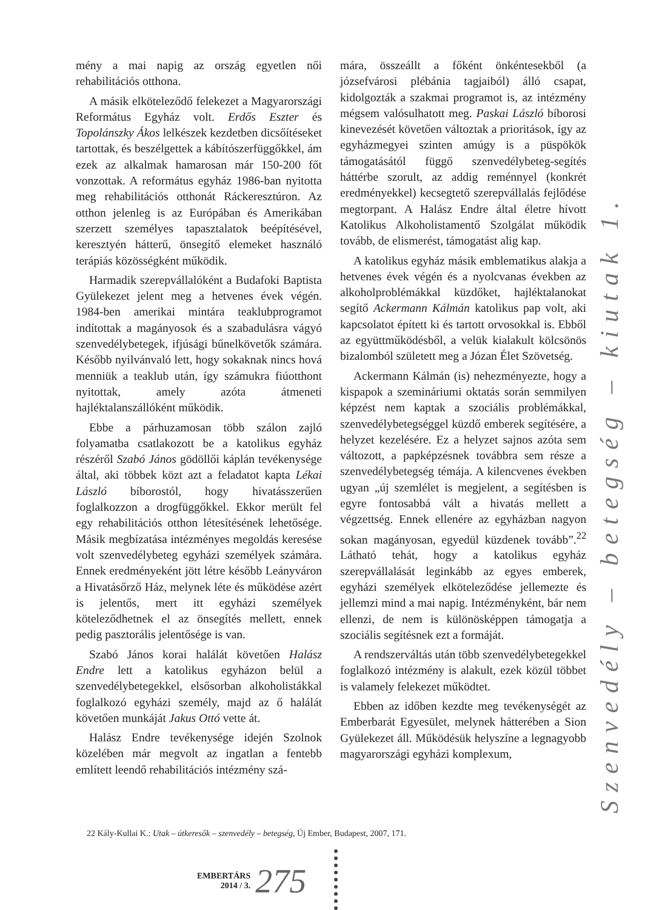mény a mai napig az ország egyetlen női rehabilitációs otthona.
A másik elköteleződő felekezet a Magyarországi Református Egyház volt. Erdős Eszter és Topolánszky Ákos lelkészek kezdetben dicsőítéseket tartottak, és beszélgettek a kábítószerfüggőkkel, ám ezek az alkalmak hamarosan már 150-200 főt vonzottak. A református egyház 1986-ban nyitotta meg rehabilitációs otthonát Ráckeresztúron. Az otthon jelenleg is az Európában és Amerikában szerzett személyes tapasztalatok beépítésével, keresztyén hátterű, önsegítő elemeket használó terápiás közösségként működik.
Harmadik szerepvállalóként a Budafoki Baptista Gyülekezet jelent meg a hetvenes évek végén. 1984-ben amerikai mintára teaklubprogramot indítottak a magányosok és a szabadulásra vágyó szenvedélybetegek, ifjúsági bűnelkövetők számára. Később nyilvánvaló lett, hogy sokaknak nincs hová menniük a teaklub után, így számukra fiúotthont nyitottak, amely azóta átmeneti hajléktalanszállóként működik.
Ebbe a párhuzamosan több szálon zajló folyamatba csatlakozott be a katolikus egyház részéről Szabó János gödöllői káplán tevékenysége által, aki többek közt azt a feladatot kapta Lékai László bíborostól, hogy hivatásszerűen foglalkozzon a drogfüggőkkel. Ekkor merült fel egy rehabilitációs otthon létesítésének lehetősége. Másik megbízatása intézményes megoldás keresése volt szenvedélybeteg egyházi személyek számára. Ennek eredményeként jött létre később Leányváron a Hivatásőrző Ház, melynek léte és működése azért is jelentős, mert itt egyházi személyek köteleződhetnek el az önsegítés mellett, ennek pedig pasztorális jelentősége is van.
Szabó János korai halálát követően Halász Endre lett a katolikus egyházon belül a szenvedélybetegekkel, elsősorban alkoholistákkal foglalkozó egyházi személy, majd az ő halálát követően munkáját Jakus Ottó vette át.
Halász Endre tevékenysége idején Szolnok közelében már megvolt az ingatlan a fentebb említett leendő rehabilitációs intézmény szá-
mára, összeállt a főként önkéntesekből (a józsefvárosi plébánia tagjaiból) álló csapat, kidolgozták a szakmai programot is, az intézmény mégsem valósulhatott meg. Paskai László bíborosi kinevezését követően változtak a prioritások, így az egyházmegyei szinten amúgy is a püspökök támogatásától függő szenvedélybeteg-segítés háttérbe szorult, az addig reménnyel (konkrét eredményekkel) kecsegtető szerepvállalás fejlődése megtorpant. A Halász Endre által életre hívott Katolikus Alkoholistamentő Szolgálat működik tovább, de elismerést, támogatást alig kap.
A katolikus egyház másik emblematikus alakja a hetvenes évek végén és a nyolcvanas években az alkoholproblémákkal küzdőket, hajléktalanokat segítő Ackermann Kálmán katolikus pap volt, aki kapcsolatot épített ki és tartott orvosokkal is. Ebből az együttműködésből, a velük kialakult kölcsönös bizalomból született meg a Józan Élet Szövetség.
Ackermann Kálmán (is) nehezményezte, hogy a kispapok a szemináriumi oktatás során semmilyen képzést nem kaptak a szociális problémákkal, szenvedélybetegséggel küzdő emberek segítésére, a helyzet kezelésére. Ez a helyzet sajnos azóta sem változott, a papképzésnek továbbra sem része a szenvedélybetegség témája. A kilencvenes években ugyan „új szemlélet is megjelent, a segítésben is egyre fontosabbá vált a hivatás mellett a végzettség. Ennek ellenére az egyházban nagyon sokan magányosan, egyedül küzdenek tovább”.<sup>22</sup> Látható tehát, hogy a katolikus egyház szerepvállalását leginkább az egyes emberek, egyházi személyek elköteleződése jellemezte és jellemzi mind a mai napig. Intézményként, bár nem ellenzi, de nem is különösképpen támogatja a szociális segítésnek ezt a formáját.
A rendszerváltás után több szenvedélybetegekkel foglalkozó intézmény is alakult, ezek közül többet is valamely felekezet működtet.
Ebben az időben kezdte meg tevékenységét az Emberbarát Egyesület, melynek hátterében a Sion Gyülekezet áll. Működésük helyszíne a legnagyobb magyarországi egyházi komplexum,
Szenvedély – betegség – kiutak 1.
22 Kály-Kullai K.: Utak – útkeresők – szenvedély – betegség, Új Ember, Budapest, 2007, 171.
EMBERTÁRS
2014 / 3.
275